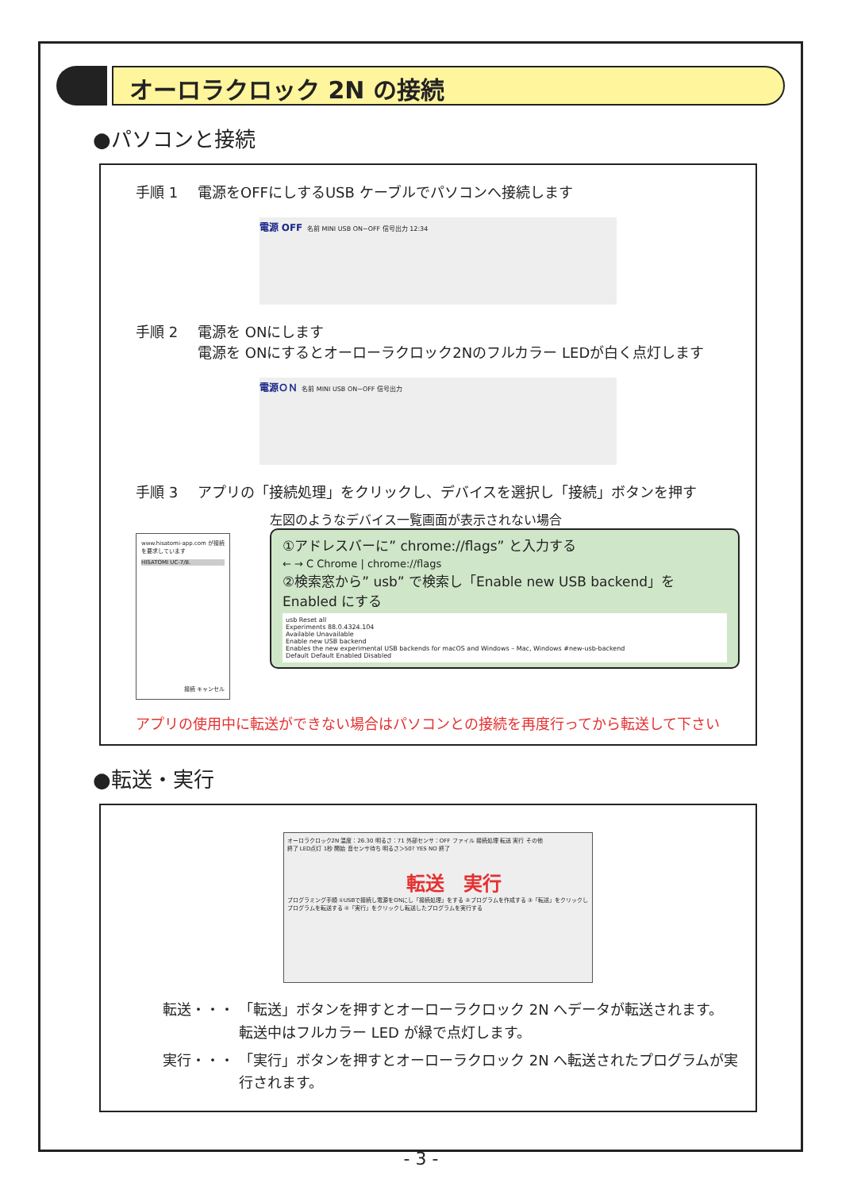オーロラクロック 2N の接続
●パソコンと接続
手順 1 電源をOFFにしするUSB ケーブルでパソコンへ接続します
電源 OFF 名前 MINI USB ON−OFF 信号出力 12:34
手順 2 電源を ONにします
電源を ONにするとオーローラクロック2Nのフルカラー LEDが白く点灯します
電源ＯＮ 名前 MINI USB ON−OFF 信号出力
手順 3 アプリの「接続処理」をクリックし、デバイスを選択し「接続」ボタンを押す
www.hisatomi-app.com が接続を要求しています
HISATOMI UC-7/8.
接続 キャンセル
左図のようなデバイス一覧画面が表示されない場合
①アドレスバーに” chrome://flags” と入力する
← → C Chrome | chrome://flags
②検索窓から” usb” で検索し「Enable new USB backend」を Enabled にする
usb Reset all
Experiments 88.0.4324.104
Available Unavailable
Enable new USB backend
Enables the new experimental USB backends for macOS and Windows – Mac, Windows #new-usb-backend
Default Default Enabled Disabled
アプリの使用中に転送ができない場合はパソコンとの接続を再度行ってから転送して下さい
●転送・実行
オーロラクロック2N 温度：26.30 明るさ：71 外部センサ：OFF ファイル 接続処理 転送 実行 その他
終了 LED点灯 1秒 開始 音センサ待ち 明るさ＞50? YES NO 終了
転送　実行
プログラミング手順 ①USBで接続し電源をONにし「接続処理」をする ②プログラムを作成する ③「転送」をクリックしプログラムを転送する ④「実行」をクリックし転送したプログラムを実行する
転送・・・ 「転送」ボタンを押すとオーローラクロック 2N へデータが転送されます。
転送中はフルカラー LED が緑で点灯します。
実行・・・ 「実行」ボタンを押すとオーローラクロック 2N へ転送されたプログラムが実行されます。
- 3 -